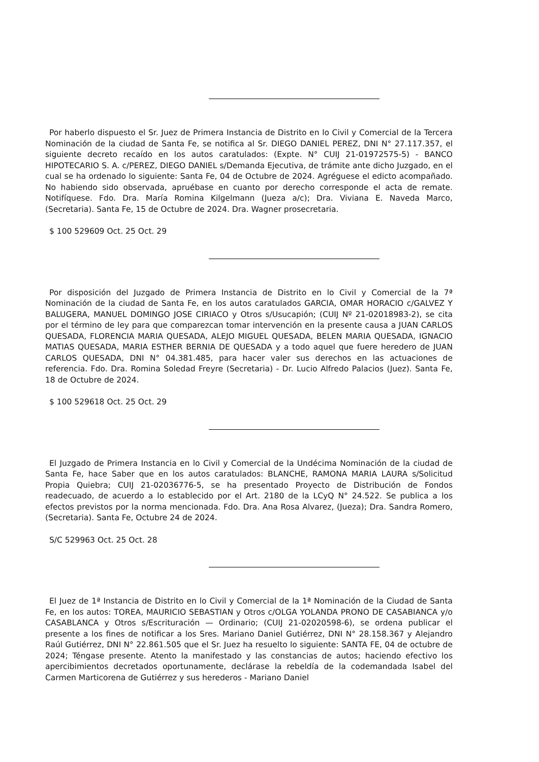Por haberlo dispuesto el Sr. Juez de Primera Instancia de Distrito en lo Civil y Comercial de la Tercera Nominación de la ciudad de Santa Fe, se notifica al Sr. DIEGO DANIEL PEREZ, DNI N° 27.117.357, el siguiente decreto recaído en los autos caratulados: (Expte. N° CUIJ 21-01972575-5) - BANCO HIPOTECARIO S. A. c/PEREZ, DIEGO DANIEL s/Demanda Ejecutiva, de trámite ante dicho Juzgado, en el cual se ha ordenado lo siguiente: Santa Fe, 04 de Octubre de 2024. Agréguese el edicto acompañado. No habiendo sido observada, apruébase en cuanto por derecho corresponde el acta de remate. Notifíquese. Fdo. Dra. María Romina Kilgelmann (Jueza a/c); Dra. Viviana E. Naveda Marco, (Secretaria). Santa Fe, 15 de Octubre de 2024. Dra. Wagner prosecretaria.
$ 100 529609 Oct. 25 Oct. 29
Por disposición del Juzgado de Primera Instancia de Distrito en lo Civil y Comercial de la 7ª Nominación de la ciudad de Santa Fe, en los autos caratulados GARCIA, OMAR HORACIO c/GALVEZ Y BALUGERA, MANUEL DOMINGO JOSE CIRIACO y Otros s/Usucapión; (CUIJ Nº 21-02018983-2), se cita por el término de ley para que comparezcan tomar intervención en la presente causa a JUAN CARLOS QUESADA, FLORENCIA MARIA QUESADA, ALEJO MIGUEL QUESADA, BELEN MARIA QUESADA, IGNACIO MATIAS QUESADA, MARIA ESTHER BERNIA DE QUESADA y a todo aquel que fuere heredero de JUAN CARLOS QUESADA, DNI N° 04.381.485, para hacer valer sus derechos en las actuaciones de referencia. Fdo. Dra. Romina Soledad Freyre (Secretaria) - Dr. Lucio Alfredo Palacios (Juez). Santa Fe, 18 de Octubre de 2024.
$ 100 529618 Oct. 25 Oct. 29
El Juzgado de Primera Instancia en lo Civil y Comercial de la Undécima Nominación de la ciudad de Santa Fe, hace Saber que en los autos caratulados: BLANCHE, RAMONA MARIA LAURA s/Solicitud Propia Quiebra; CUIJ 21-02036776-5, se ha presentado Proyecto de Distribución de Fondos readecuado, de acuerdo a lo establecido por el Art. 2180 de la LCyQ N° 24.522. Se publica a los efectos previstos por la norma mencionada. Fdo. Dra. Ana Rosa Alvarez, (Jueza); Dra. Sandra Romero, (Secretaria). Santa Fe, Octubre 24 de 2024.
S/C 529963 Oct. 25 Oct. 28
El Juez de 1ª Instancia de Distrito en lo Civil y Comercial de la 1ª Nominación de la Ciudad de Santa Fe, en los autos: TOREA, MAURICIO SEBASTIAN y Otros c/OLGA YOLANDA PRONO DE CASABIANCA y/o CASABLANCA y Otros s/Escrituración — Ordinario; (CUIJ 21-02020598-6), se ordena publicar el presente a los fines de notificar a los Sres. Mariano Daniel Gutiérrez, DNI N° 28.158.367 y Alejandro Raúl Gutiérrez, DNI N° 22.861.505 que el Sr. Juez ha resuelto lo siguiente: SANTA FE, 04 de octubre de 2024; Téngase presente. Atento la manifestado y las constancias de autos; haciendo efectivo los apercibimientos decretados oportunamente, declárase la rebeldía de la codemandada Isabel del Carmen Marticorena de Gutiérrez y sus herederos - Mariano Daniel